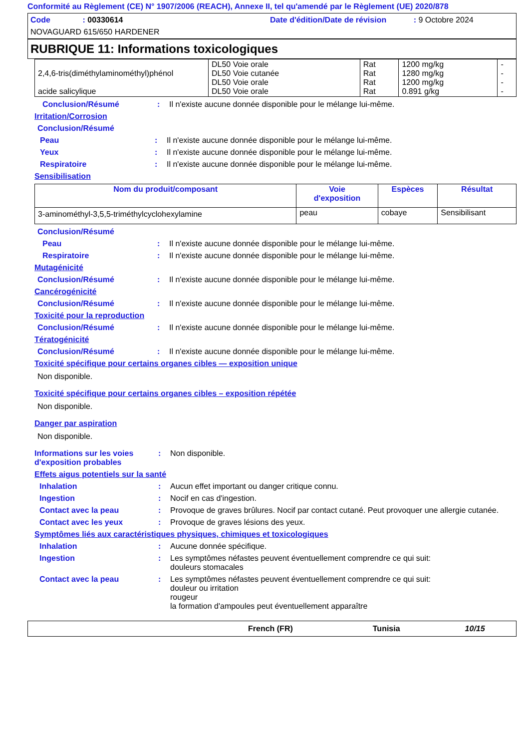Conformité au Règlement (CE) N° 1907/2006 (REACH), Annexe II, tel qu'amendé par le Règlement (UE) 2020/878
Code : 00330614
Date d'édition/Date de révision : 9 Octobre 2024
NOVAGUARD 615/650 HARDENER
RUBRIQUE 11: Informations toxicologiques
| 2,4,6-tris(diméthylaminométhyl)phénol acide salicylique | DL50 Voie orale DL50 Voie cutanée DL50 Voie orale DL50 Voie orale | Rat Rat Rat Rat | 1200 mg/kg 1280 mg/kg 1200 mg/kg 0.891 g/kg | - - - - |
Conclusion/Résumé : Il n'existe aucune donnée disponible pour le mélange lui-même.
Irritation/Corrosion
Conclusion/Résumé
Peau : Il n'existe aucune donnée disponible pour le mélange lui-même.
Yeux : Il n'existe aucune donnée disponible pour le mélange lui-même.
Respiratoire : Il n'existe aucune donnée disponible pour le mélange lui-même.
Sensibilisation
| Nom du produit/composant | Voie d'exposition | Espèces | Résultat |
| --- | --- | --- | --- |
| 3-aminométhyl-3,5,5-triméthylcyclohexylamine | peau | cobaye | Sensibilisant |
Conclusion/Résumé
Peau : Il n'existe aucune donnée disponible pour le mélange lui-même.
Respiratoire : Il n'existe aucune donnée disponible pour le mélange lui-même.
Mutagénicité
Conclusion/Résumé : Il n'existe aucune donnée disponible pour le mélange lui-même.
Cancérogénicité
Conclusion/Résumé : Il n'existe aucune donnée disponible pour le mélange lui-même.
Toxicité pour la reproduction
Conclusion/Résumé : Il n'existe aucune donnée disponible pour le mélange lui-même.
Tératogénicité
Conclusion/Résumé : Il n'existe aucune donnée disponible pour le mélange lui-même.
Toxicité spécifique pour certains organes cibles — exposition unique
Non disponible.
Toxicité spécifique pour certains organes cibles – exposition répétée
Non disponible.
Danger par aspiration
Non disponible.
Informations sur les voies d'exposition probables
: Non disponible.
Effets aigus potentiels sur la santé
Inhalation : Aucun effet important ou danger critique connu.
Ingestion : Nocif en cas d'ingestion.
Contact avec la peau : Provoque de graves brûlures. Nocif par contact cutané. Peut provoquer une allergie cutanée.
Contact avec les yeux : Provoque de graves lésions des yeux.
Symptômes liés aux caractéristiques physiques, chimiques et toxicologiques
Inhalation : Aucune donnée spécifique.
Ingestion : Les symptômes néfastes peuvent éventuellement comprendre ce qui suit:
douleurs stomacales
Contact avec la peau : Les symptômes néfastes peuvent éventuellement comprendre ce qui suit:
douleur ou irritation
rougeur
la formation d'ampoules peut éventuellement apparaître
French (FR) Tunisia 10/15